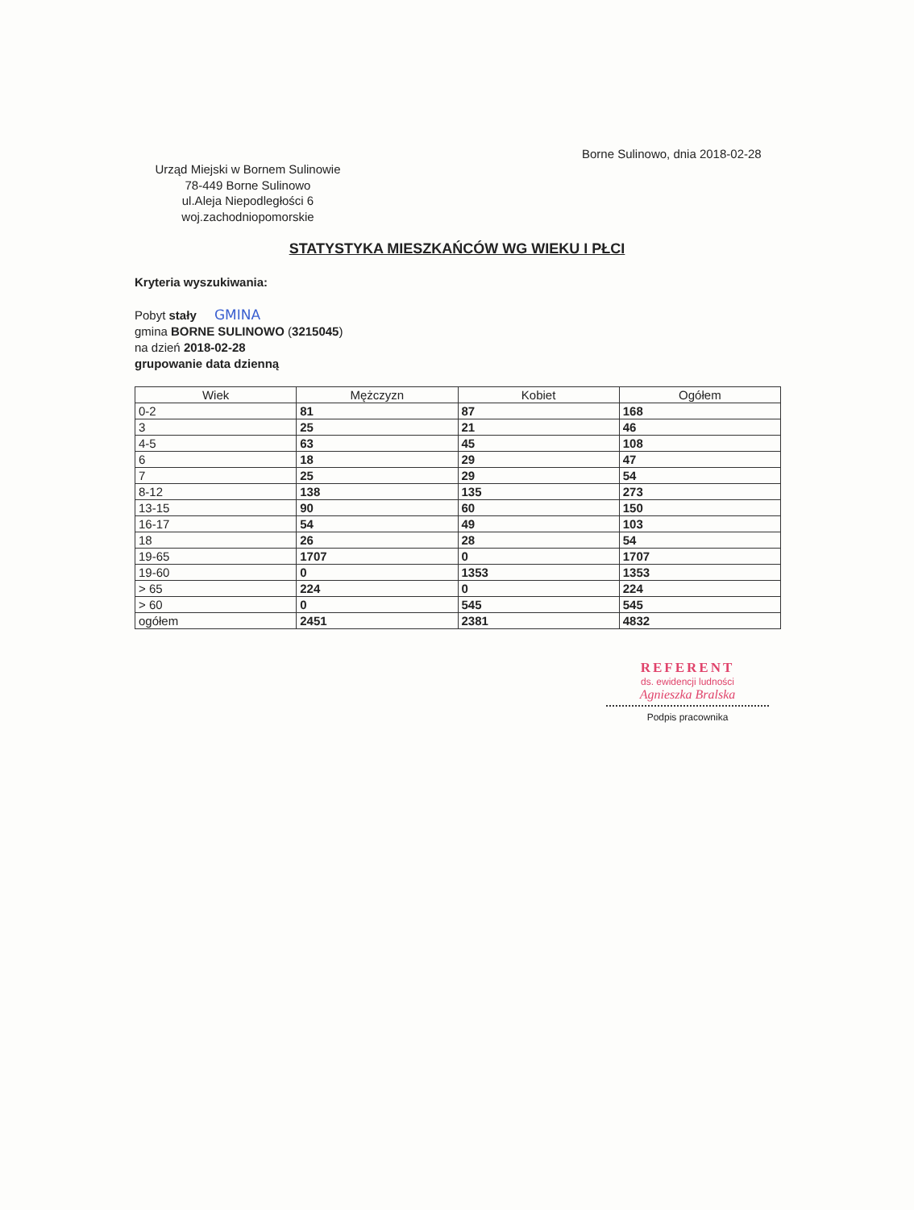Borne Sulinowo, dnia 2018-02-28
Urząd Miejski w Bornem Sulinowie
78-449 Borne Sulinowo
ul.Aleja Niepodległości 6
woj.zachodniopomorskie
STATYSTYKA MIESZKAŃCÓW WG WIEKU I PŁCI
Kryteria wyszukiwania:
Pobyt stały GMINA
gmina BORNE SULINOWO (3215045)
na dzień 2018-02-28
grupowanie data dzienną
| Wiek | Mężczyzn | Kobiet | Ogółem |
| --- | --- | --- | --- |
| 0-2 | 81 | 87 | 168 |
| 3 | 25 | 21 | 46 |
| 4-5 | 63 | 45 | 108 |
| 6 | 18 | 29 | 47 |
| 7 | 25 | 29 | 54 |
| 8-12 | 138 | 135 | 273 |
| 13-15 | 90 | 60 | 150 |
| 16-17 | 54 | 49 | 103 |
| 18 | 26 | 28 | 54 |
| 19-65 | 1707 | 0 | 1707 |
| 19-60 | 0 | 1353 | 1353 |
| > 65 | 224 | 0 | 224 |
| > 60 | 0 | 545 | 545 |
| ogółem | 2451 | 2381 | 4832 |
REFERENT
ds. ewidencji ludności
Agnieszka Bralska
Podpis pracownika